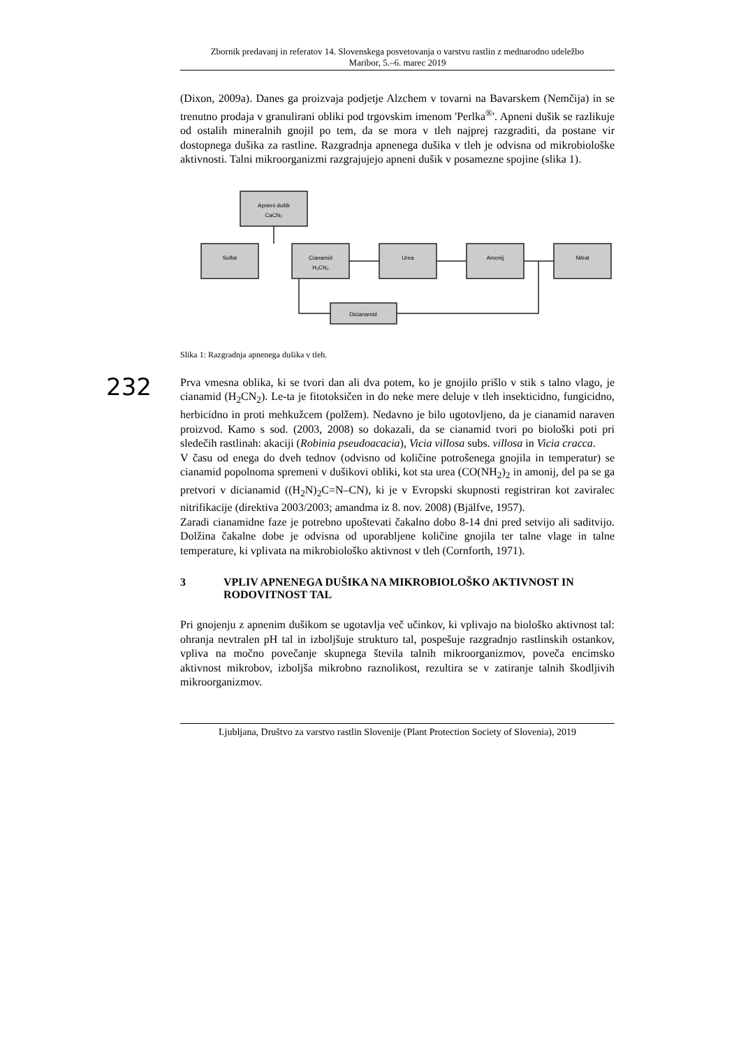232
Zbornik predavanj in referatov 14. Slovenskega posvetovanja o varstvu rastlin z mednarodno udeležbo
Maribor, 5.–6. marec 2019
(Dixon, 2009a). Danes ga proizvaja podjetje Alzchem v tovarni na Bavarskem (Nemčija) in se trenutno prodaja v granulirani obliki pod trgovskim imenom 'Perlka<sup>®</sup>'. Apneni dušik se razlikuje od ostalih mineralnih gnojil po tem, da se mora v tleh najprej razgraditi, da postane vir dostopnega dušika za rastline. Razgradnja apnenega dušika v tleh je odvisna od mikrobiološke aktivnosti. Talni mikroorganizmi razgrajujejo apneni dušik v posamezne spojine (slika 1).
Apneni dušik
CaCN₂
Sulfat
Cianamid
H₂CN₂
Urea
Amonij
Nitrat
Dicianamid
Slika 1: Razgradnja apnenega dušika v tleh.
Prva vmesna oblika, ki se tvori dan ali dva potem, ko je gnojilo prišlo v stik s talno vlago, je cianamid (H<sub>2</sub>CN<sub>2</sub>). Le-ta je fitotoksičen in do neke mere deluje v tleh insekticidno, fungicidno, herbicidno in proti mehkužcem (polžem). Nedavno je bilo ugotovljeno, da je cianamid naraven proizvod. Kamo s sod. (2003, 2008) so dokazali, da se cianamid tvori po biološki poti pri sledečih rastlinah: akaciji (Robinia pseudoacacia), Vicia villosa subs. villosa in Vicia cracca.
V času od enega do dveh tednov (odvisno od količine potrošenega gnojila in temperatur) se cianamid popolnoma spremeni v dušikovi obliki, kot sta urea (CO(NH<sub>2</sub>)<sub>2</sub> in amonij, del pa se ga pretvori v dicianamid ((H<sub>2</sub>N)<sub>2</sub>C=N–CN), ki je v Evropski skupnosti registriran kot zaviralec nitrifikacije (direktiva 2003/2003; amandma iz 8. nov. 2008) (Bjälfve, 1957).
Zaradi cianamidne faze je potrebno upoštevati čakalno dobo 8-14 dni pred setvijo ali saditvijo. Dolžina čakalne dobe je odvisna od uporabljene količine gnojila ter talne vlage in talne temperature, ki vplivata na mikrobiološko aktivnost v tleh (Cornforth, 1971).
3 VPLIV APNENEGA DUŠIKA NA MIKROBIOLOŠKO AKTIVNOST IN RODOVITNOST TAL
Pri gnojenju z apnenim dušikom se ugotavlja več učinkov, ki vplivajo na biološko aktivnost tal: ohranja nevtralen pH tal in izboljšuje strukturo tal, pospešuje razgradnjo rastlinskih ostankov, vpliva na močno povečanje skupnega števila talnih mikroorganizmov, poveča encimsko aktivnost mikrobov, izboljša mikrobno raznolikost, rezultira se v zatiranje talnih škodljivih mikroorganizmov.
Ljubljana, Društvo za varstvo rastlin Slovenije (Plant Protection Society of Slovenia), 2019